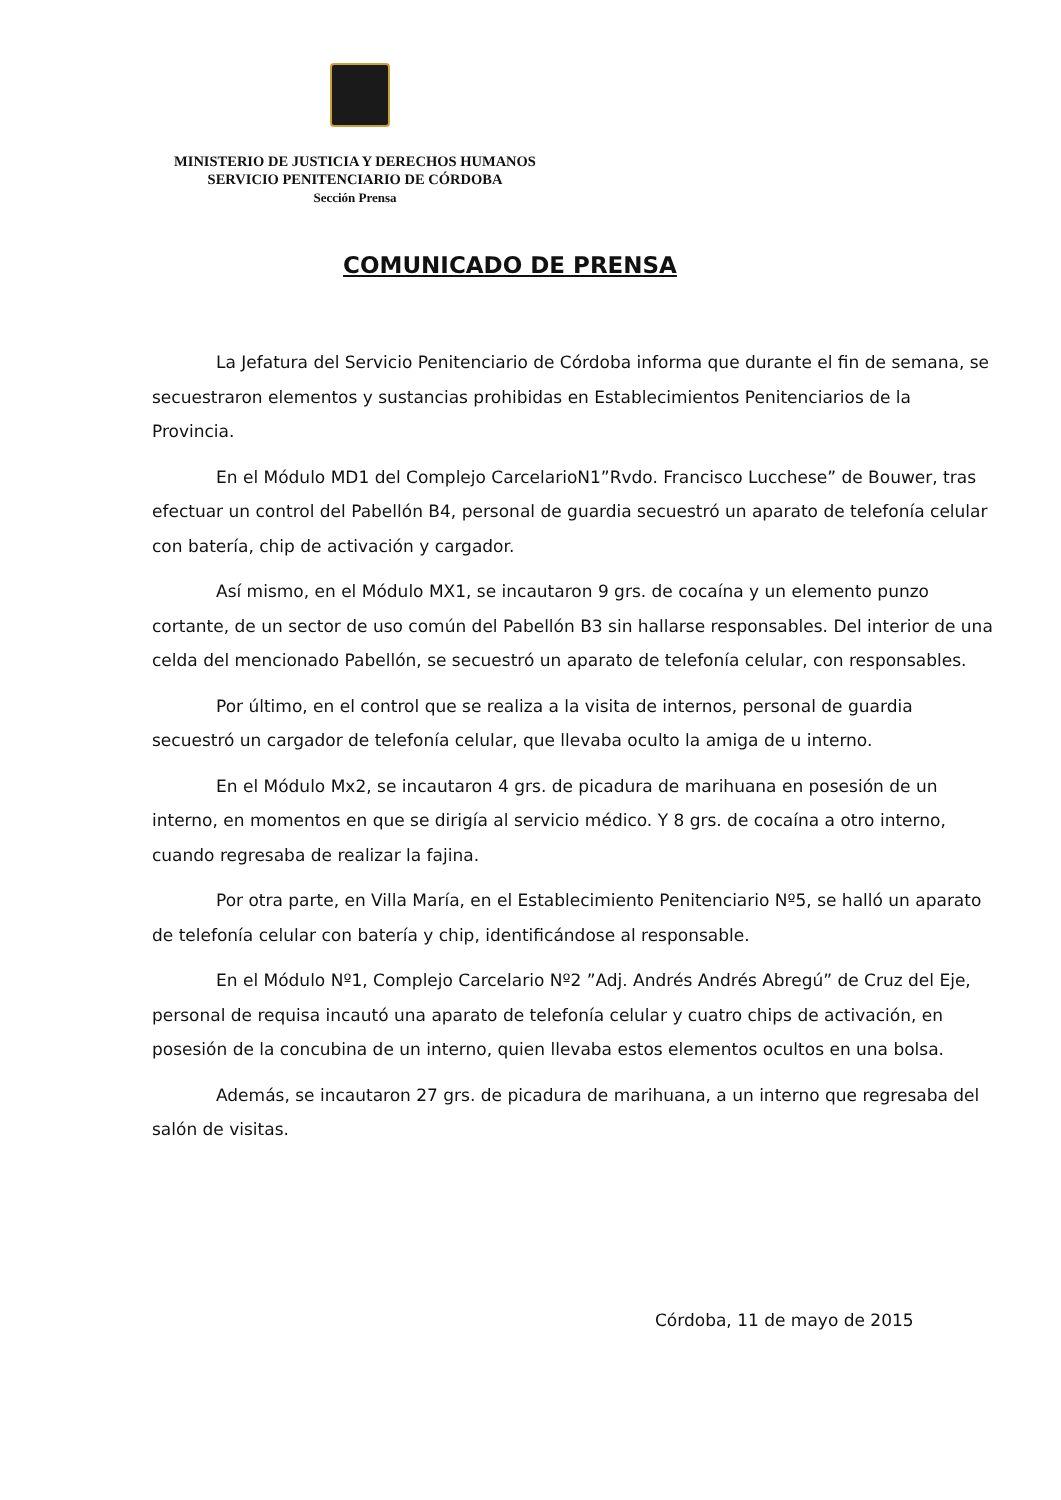MINISTERIO DE JUSTICIA Y DERECHOS HUMANOS
SERVICIO PENITENCIARIO DE CÓRDOBA
Sección Prensa
COMUNICADO DE PRENSA
La Jefatura del Servicio Penitenciario de Córdoba informa que durante el fin de semana, se secuestraron elementos y sustancias prohibidas en Establecimientos Penitenciarios de la Provincia.
En el Módulo MD1 del Complejo CarcelarioN1”Rvdo. Francisco Lucchese” de Bouwer, tras efectuar un control del Pabellón B4, personal de guardia secuestró un aparato de telefonía celular con batería, chip de activación y cargador.
Así mismo, en el Módulo MX1, se incautaron 9 grs. de cocaína y un elemento punzo cortante, de un sector de uso común del Pabellón B3 sin hallarse responsables. Del interior de una celda del mencionado Pabellón, se secuestró un aparato de telefonía celular, con responsables.
Por último, en el control que se realiza a la visita de internos, personal de guardia secuestró un cargador de telefonía celular, que llevaba oculto la amiga de u interno.
En el Módulo Mx2, se incautaron 4 grs. de picadura de marihuana en posesión de un interno, en momentos en que se dirigía al servicio médico. Y 8 grs. de cocaína a otro interno, cuando regresaba de realizar la fajina.
Por otra parte, en Villa María, en el Establecimiento Penitenciario Nº5, se halló un aparato de telefonía celular con batería y chip, identificándose al responsable.
En el Módulo Nº1, Complejo Carcelario Nº2 ”Adj. Andrés Andrés Abregú” de Cruz del Eje, personal de requisa incautó una aparato de telefonía celular y cuatro chips de activación, en posesión de la concubina de un interno, quien llevaba estos elementos ocultos en una bolsa.
Además, se incautaron 27 grs. de picadura de marihuana, a un interno que regresaba del salón de visitas.
Córdoba, 11 de mayo de 2015